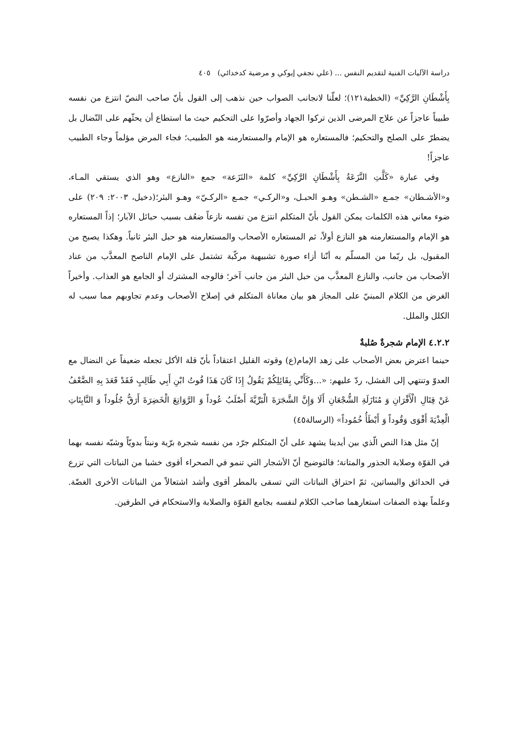دراسة الآليات الفنية لتقديم النفس ... (علي نجفي إيوكي و مرضية كدخدائي) ٤٠٥
بِأَشْطَانِ الرَّكِيِّ» (الخطبة١٢١)؛ لعلّنا لانجانب الصواب حين نذهب إلى القول بأنّ صاحب النصّ انتزع من نفسه طبيباً عاجزاً عن علاج المرضى الذين تركوا الجهاد وأصرّوا على التحكيم حيث ما استطاع أن يحثّهم على النّضال بل يضطرّ على الصلح والتحكيم؛ فالمستعاره هو الإمام والمستعارمنه هو الطبيب؛ فجاء المرض مؤلماً وجاء الطبيب عاجزاً!
وفي عبارة «كَلَّتِ النَّزَعَةُ بِأَشْطَانِ الرَّكِيِّ» كلمة «النَزَعة» جمع «النازع» وهو الذي يستقي المـاء، و«الأشـطان» جمـع «الشـطن» وهـو الحبـل، و«الركـي» جمـع «الركـيّ» وهـو البئر؛(دخيل، ٢٠٠٣: ٢٠٩) على ضوء معاني هذه الكلمات يمكن القول بأنّ المتكلم انتزع من نفسه نازعاً ضعُف بسبب حبائل الآبار؛ إذاً المستعاره هو الإمام والمستعارمنه هو النازع أولاً، ثم المستعاره الأصحاب والمستعارمنه هو حبل البئر ثانياً. وهكذا يصبح من المقبول، بل ربّما من المسلّم به أنّنا أزاء صورة تشبيهية مركّبة تشتمل على الإمام الناصح المعذَّب من عناد الأصحاب من جانب، والنازع المعذَّب من حبل البئر من جانب آخر؛ فالوجه المشترك أو الجامع هو العذاب. وأخيراً الغرض من الكلام المبنيّ على المجاز هو بيان معاناة المتكلم في إصلاح الأصحاب وعدم تجاوبهم مما سبب له الكلل والملل.
٤.٢.٢ الإمام شجرةٌ صُلبةٌ
حينما اعترض بعض الأصحاب على زهد الإمام(ع) وقوته القليل اعتقاداً بأنّ قلة الأكل تجعله ضعيفاً عن النضال مع العدوّ وتنتهي إلى الفشل، ردّ عليهم: «...وَكَأَنِّي بِقَائِلِكُمْ يَقُولُ إِذَا كَانَ هَذَا قُوتُ ابْنِ أَبِي طَالِبٍ فَقَدْ قَعَدَ بِهِ الضَّعْفُ عَنْ قِتَالِ الْأَقْرَانِ وَ مُنَازَلَةِ الشُّجْعَانِ أَلَا وَإِنَّ الشَّجَرَةَ الْبَرِّيَّةَ أَصْلَبُ عُوداً وَ الرَّوَاتِعَ الْخَضِرَةَ أَرَقُّ جُلُوداً وَ النَّابِتَاتِ الْعِذْيَةَ أَقْوَى وَقُوداً وَ أَبْطَأُ خُمُوداً» (الرسالة٤٥)
إنّ مثل هذا النص الّذي بين أيدينا يشهد على أنّ المتكلم جرّد من نفسه شجرة برّية ونبتاً بدويّاً وشبّه نفسه بهما في القوّة وصلابة الجذور والمتانة؛ فالتوضيح أنّ الأشجار التي تنمو في الصحراء أقوى خشبا من النباتات التي تزرع في الحدائق والبساتين، ثمّ احتراق النباتات التي تسقى بالمطر أقوى وأشد اشتعالاً من النباتات الأخرى الغضّة. وعلماً بهذه الصفات استعارهما صاحب الكلام لنفسه بجامع القوّة والصلابة والاستحكام في الطرفين.